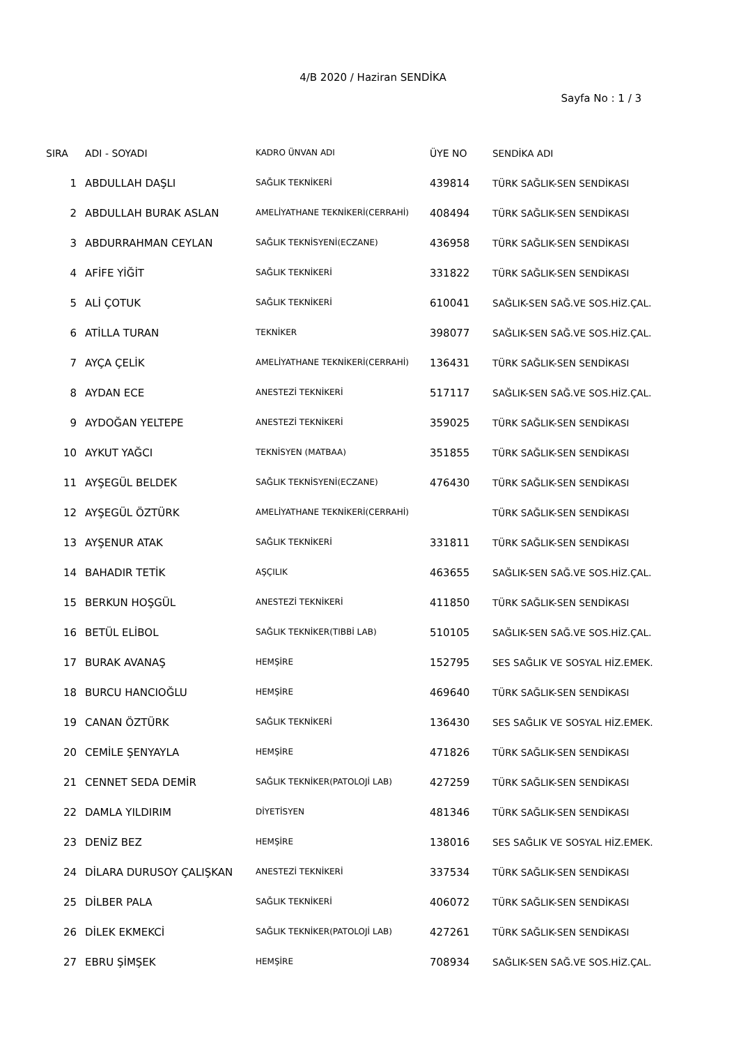4/B 2020 / Haziran SENDİKA
Sayfa No : 1 / 3
| SIRA | ADI - SOYADI | KADRO ÜNVAN ADI | ÜYE NO | SENDİKA ADI |
| --- | --- | --- | --- | --- |
| 1 | ABDULLAH DAŞLI | SAĞLIK TEKNİKERİ | 439814 | TÜRK SAĞLIK-SEN SENDİKASI |
| 2 | ABDULLAH BURAK ASLAN | AMELİYATHANE TEKNİKERİ(CERRAHİ) | 408494 | TÜRK SAĞLIK-SEN SENDİKASI |
| 3 | ABDURRAHMAN CEYLAN | SAĞLIK TEKNİSYENİ(ECZANE) | 436958 | TÜRK SAĞLIK-SEN SENDİKASI |
| 4 | AFİFE YİĞİT | SAĞLIK TEKNİKERİ | 331822 | TÜRK SAĞLIK-SEN SENDİKASI |
| 5 | ALİ ÇOTUK | SAĞLIK TEKNİKERİ | 610041 | SAĞLIK-SEN SAĞ.VE SOS.HİZ.ÇAL. |
| 6 | ATİLLA TURAN | TEKNİKER | 398077 | SAĞLIK-SEN SAĞ.VE SOS.HİZ.ÇAL. |
| 7 | AYÇA ÇELİK | AMELİYATHANE TEKNİKERİ(CERRAHİ) | 136431 | TÜRK SAĞLIK-SEN SENDİKASI |
| 8 | AYDAN ECE | ANESTEZİ TEKNİKERİ | 517117 | SAĞLIK-SEN SAĞ.VE SOS.HİZ.ÇAL. |
| 9 | AYDOĞAN YELTEPE | ANESTEZİ TEKNİKERİ | 359025 | TÜRK SAĞLIK-SEN SENDİKASI |
| 10 | AYKUT YAĞCI | TEKNİSYEN (MATBAA) | 351855 | TÜRK SAĞLIK-SEN SENDİKASI |
| 11 | AYŞEGÜL BELDEK | SAĞLIK TEKNİSYENİ(ECZANE) | 476430 | TÜRK SAĞLIK-SEN SENDİKASI |
| 12 | AYŞEGÜL ÖZTÜRK | AMELİYATHANE TEKNİKERİ(CERRAHİ) | | TÜRK SAĞLIK-SEN SENDİKASI |
| 13 | AYŞENUR ATAK | SAĞLIK TEKNİKERİ | 331811 | TÜRK SAĞLIK-SEN SENDİKASI |
| 14 | BAHADIR TETİK | AŞÇILIK | 463655 | SAĞLIK-SEN SAĞ.VE SOS.HİZ.ÇAL. |
| 15 | BERKUN HOŞGÜL | ANESTEZİ TEKNİKERİ | 411850 | TÜRK SAĞLIK-SEN SENDİKASI |
| 16 | BETÜL ELİBOL | SAĞLIK TEKNİKER(TIBBİ LAB) | 510105 | SAĞLIK-SEN SAĞ.VE SOS.HİZ.ÇAL. |
| 17 | BURAK AVANAŞ | HEMŞİRE | 152795 | SES SAĞLIK VE SOSYAL HİZ.EMEK. |
| 18 | BURCU HANCIOĞLU | HEMŞİRE | 469640 | TÜRK SAĞLIK-SEN SENDİKASI |
| 19 | CANAN ÖZTÜRK | SAĞLIK TEKNİKERİ | 136430 | SES SAĞLIK VE SOSYAL HİZ.EMEK. |
| 20 | CEMİLE ŞENYAYLA | HEMŞİRE | 471826 | TÜRK SAĞLIK-SEN SENDİKASI |
| 21 | CENNET SEDA DEMİR | SAĞLIK TEKNİKER(PATOLOJİ LAB) | 427259 | TÜRK SAĞLIK-SEN SENDİKASI |
| 22 | DAMLA YILDIRIM | DİYETİSYEN | 481346 | TÜRK SAĞLIK-SEN SENDİKASI |
| 23 | DENİZ BEZ | HEMŞİRE | 138016 | SES SAĞLIK VE SOSYAL HİZ.EMEK. |
| 24 | DİLARA DURUSOY ÇALIŞKAN | ANESTEZİ TEKNİKERİ | 337534 | TÜRK SAĞLIK-SEN SENDİKASI |
| 25 | DİLBER PALA | SAĞLIK TEKNİKERİ | 406072 | TÜRK SAĞLIK-SEN SENDİKASI |
| 26 | DİLEK EKMEKCİ | SAĞLIK TEKNİKER(PATOLOJİ LAB) | 427261 | TÜRK SAĞLIK-SEN SENDİKASI |
| 27 | EBRU ŞİMŞEK | HEMŞİRE | 708934 | SAĞLIK-SEN SAĞ.VE SOS.HİZ.ÇAL. |